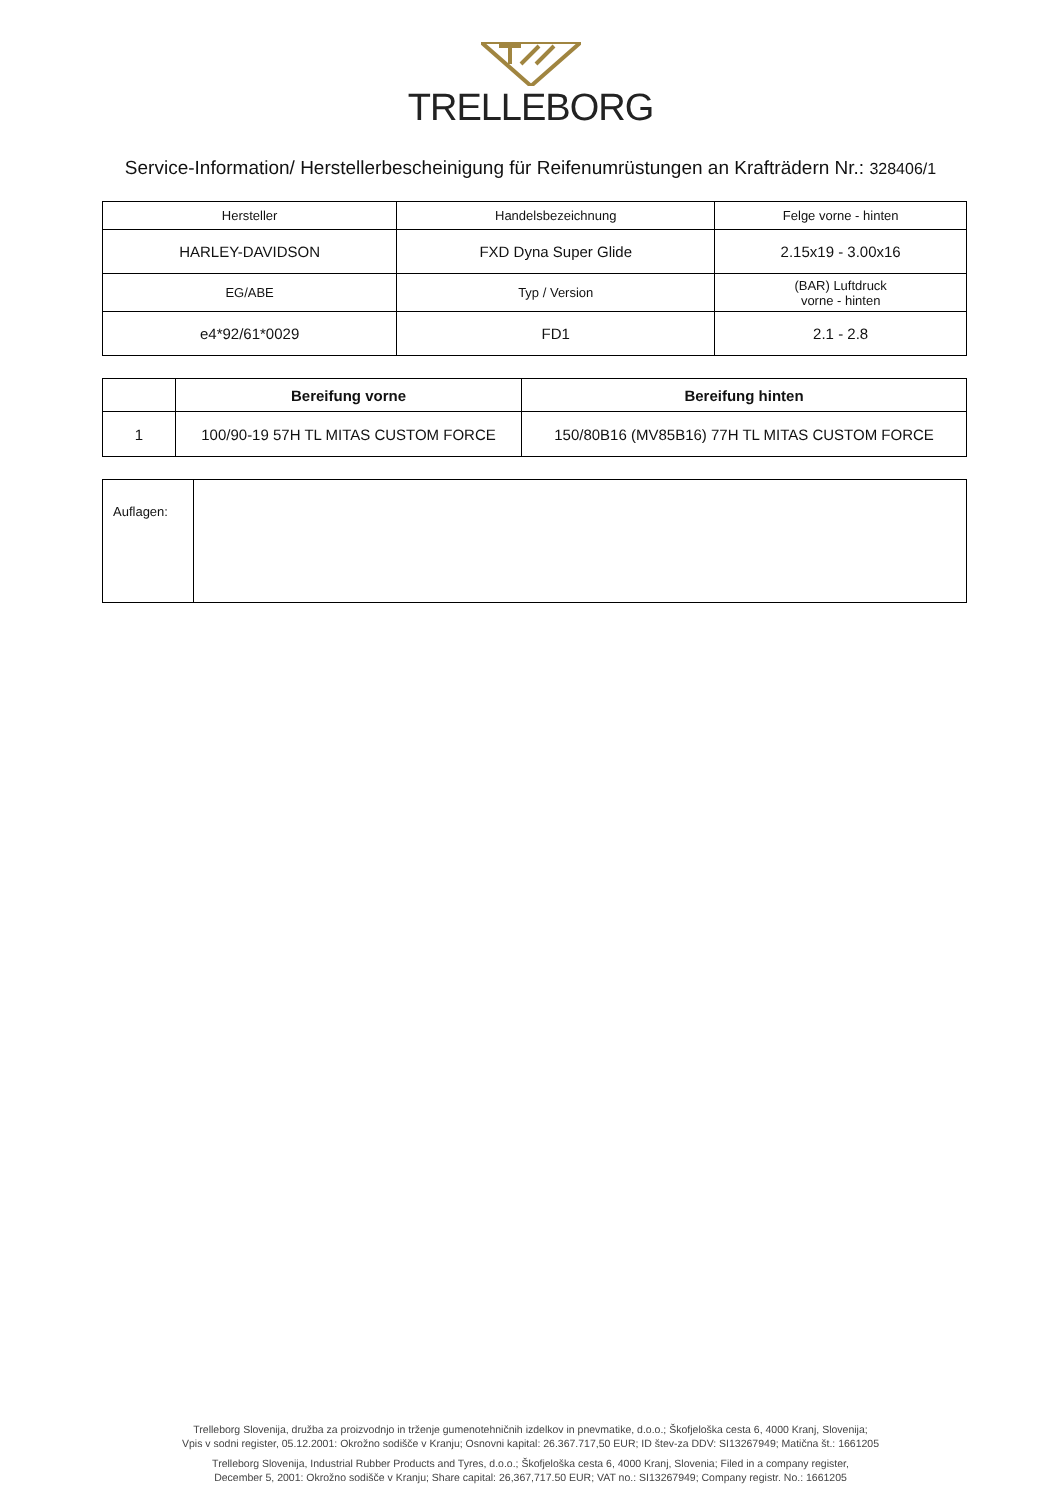TRELLEBORG
Service-Information/ Herstellerbescheinigung für Reifenumrüstungen an Krafträdern Nr.: 328406/1
| Hersteller | Handelsbezeichnung | Felge vorne - hinten |
| HARLEY-DAVIDSON | FXD Dyna Super Glide | 2.15x19 - 3.00x16 |
| EG/ABE | Typ / Version | (BAR) Luftdruck vorne - hinten |
| e4*92/61*0029 | FD1 | 2.1 - 2.8 |
| | Bereifung vorne | Bereifung hinten |
| --- | --- | --- |
| 1 | 100/90-19 57H TL MITAS CUSTOM FORCE | 150/80B16 (MV85B16) 77H TL MITAS CUSTOM FORCE |
| Auflagen: | |
Trelleborg Slovenija, družba za proizvodnjo in trženje gumenotehničnih izdelkov in pnevmatike, d.o.o.; Škofjeloška cesta 6, 4000 Kranj, Slovenija;
Vpis v sodni register, 05.12.2001: Okrožno sodišče v Kranju; Osnovni kapital: 26.367.717,50 EUR; ID štev-za DDV: SI13267949; Matična št.: 1661205
Trelleborg Slovenija, Industrial Rubber Products and Tyres, d.o.o.; Škofjeloška cesta 6, 4000 Kranj, Slovenia; Filed in a company register,
December 5, 2001: Okrožno sodišče v Kranju; Share capital: 26,367,717.50 EUR; VAT no.: SI13267949; Company registr. No.: 1661205